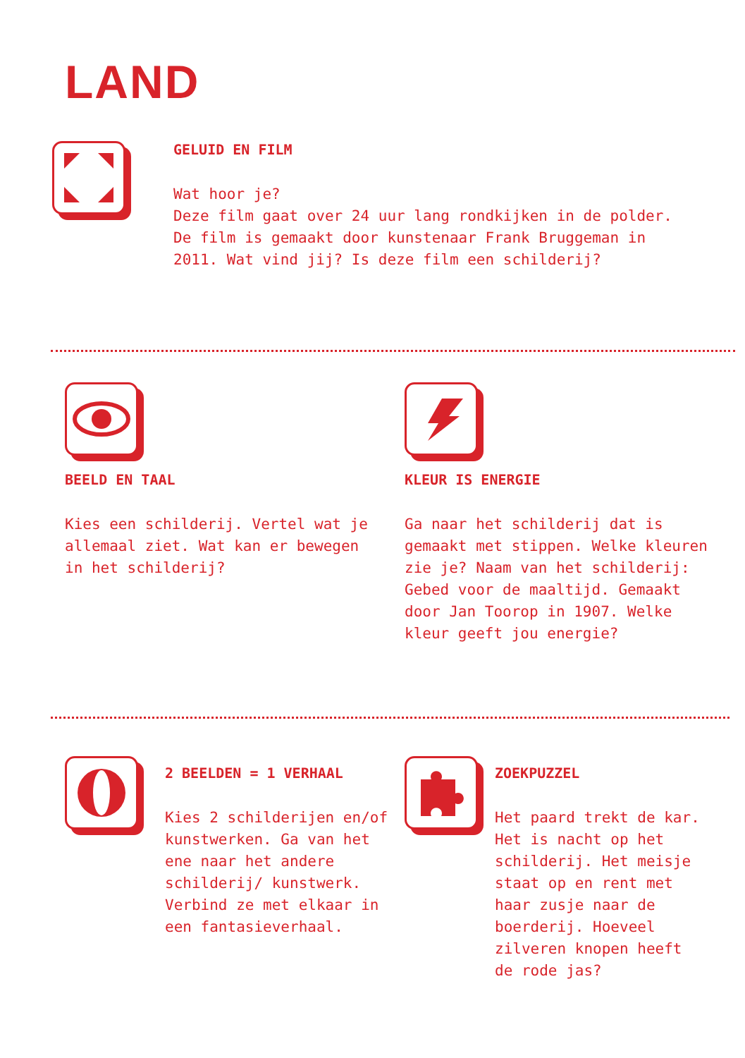LAND
GELUID EN FILM
Wat hoor je?
Deze film gaat over 24 uur lang rondkijken in de polder. De film is gemaakt door kunstenaar Frank Bruggeman in 2011. Wat vind jij? Is deze film een schilderij?
BEELD EN TAAL
Kies een schilderij. Vertel wat je allemaal ziet. Wat kan er bewegen in het schilderij?
KLEUR IS ENERGIE
Ga naar het schilderij dat is gemaakt met stippen. Welke kleuren zie je? Naam van het schilderij: Gebed voor de maaltijd. Gemaakt door Jan Toorop in 1907. Welke kleur geeft jou energie?
2 BEELDEN = 1 VERHAAL
Kies 2 schilderijen en/of kunstwerken. Ga van het ene naar het andere schilderij/ kunstwerk. Verbind ze met elkaar in een fantasieverhaal.
ZOEKPUZZEL
Het paard trekt de kar. Het is nacht op het schilderij. Het meisje staat op en rent met haar zusje naar de boerderij. Hoeveel zilveren knopen heeft de rode jas?